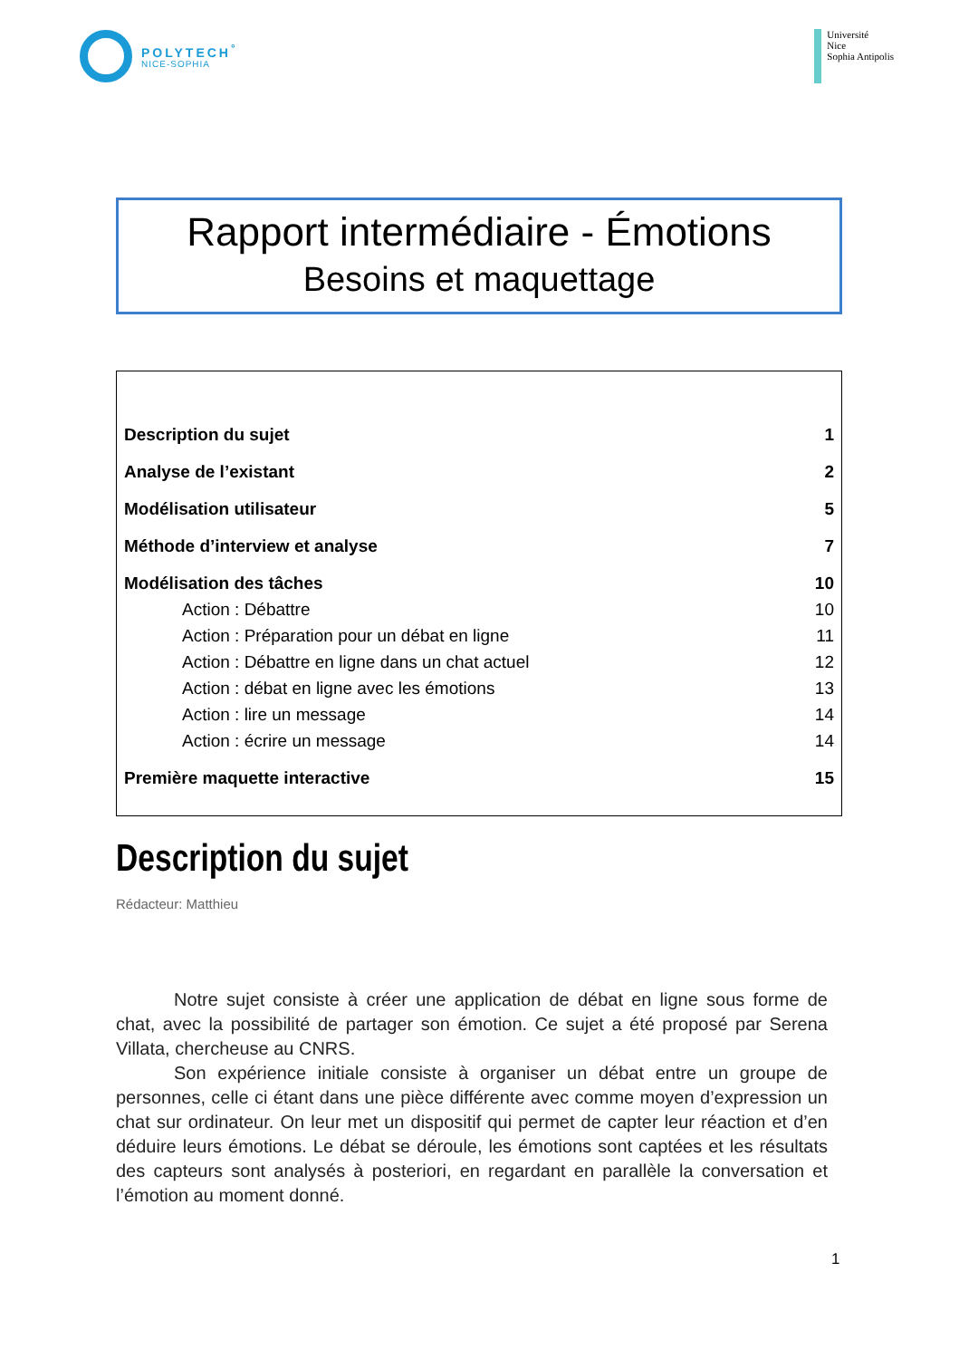POLYTECH<sup>°</sup>
NICE-SOPHIA
Université
Nice
Sophia Antipolis
Rapport intermédiaire - Émotions
Besoins et maquettage
Description du sujet 1
Analyse de l’existant 2
Modélisation utilisateur 5
Méthode d’interview et analyse 7
Modélisation des tâches 10
Action : Débattre 10
Action : Préparation pour un débat en ligne 11
Action : Débattre en ligne dans un chat actuel 12
Action : débat en ligne avec les émotions 13
Action : lire un message 14
Action : écrire un message 14
Première maquette interactive 15
Description du sujet
Rédacteur: Matthieu
Notre sujet consiste à créer une application de débat en ligne sous forme de chat, avec la possibilité de partager son émotion. Ce sujet a été proposé par Serena Villata, chercheuse au CNRS.
Son expérience initiale consiste à organiser un débat entre un groupe de personnes, celle ci étant dans une pièce différente avec comme moyen d’expression un chat sur ordinateur. On leur met un dispositif qui permet de capter leur réaction et d’en déduire leurs émotions. Le débat se déroule, les émotions sont captées et les résultats des capteurs sont analysés à posteriori, en regardant en parallèle la conversation et l’émotion au moment donné.
1